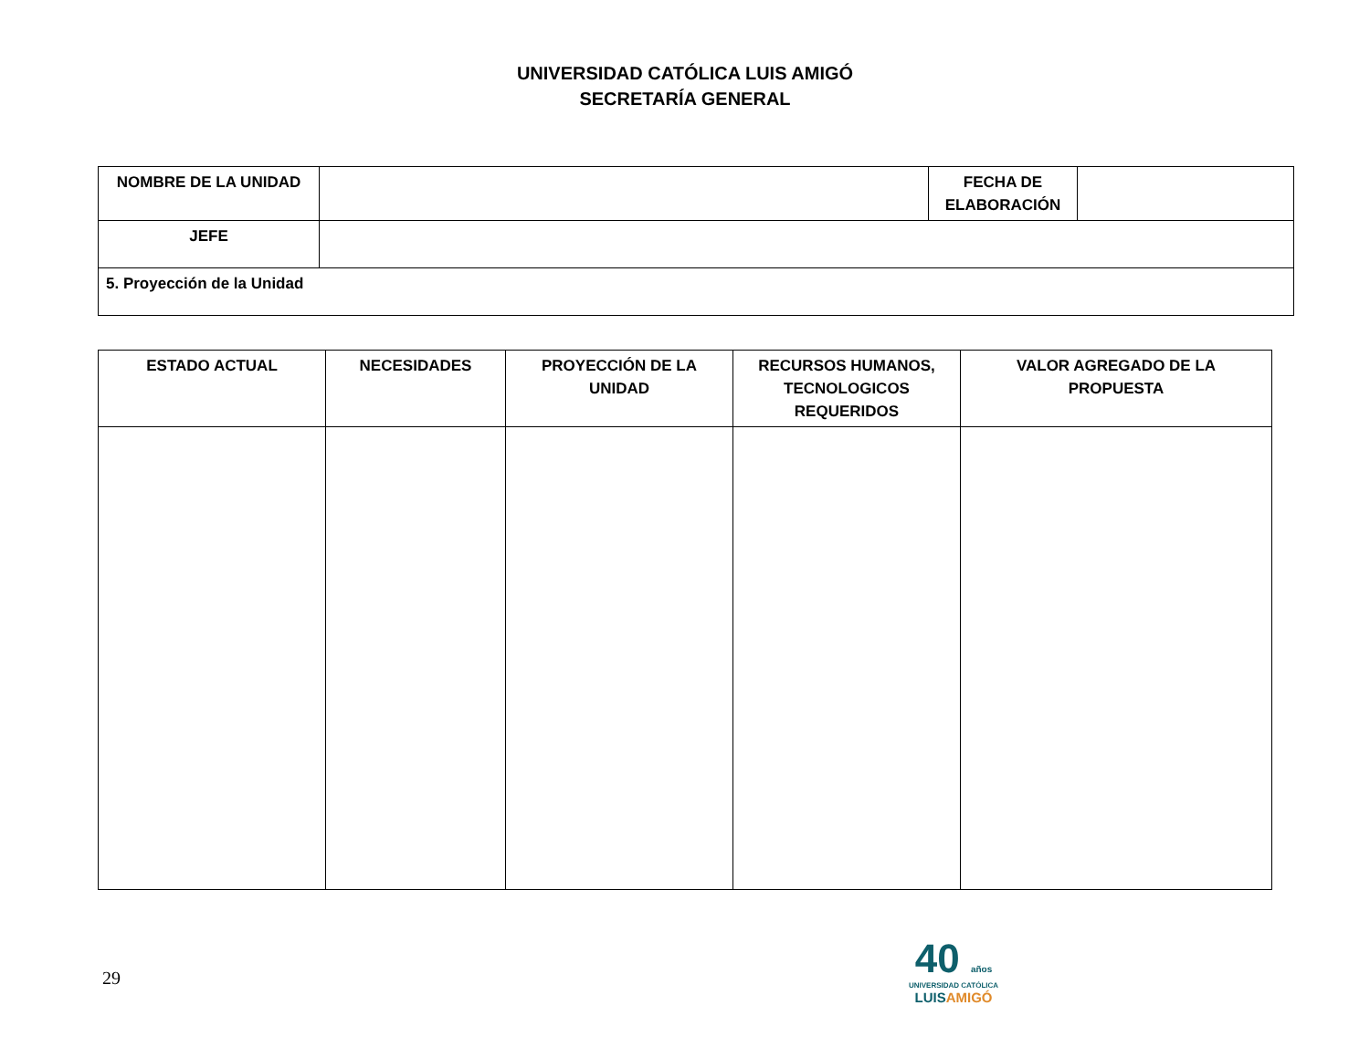UNIVERSIDAD CATÓLICA LUIS AMIGÓ
SECRETARÍA GENERAL
| NOMBRE DE LA UNIDAD | | FECHA DE ELABORACIÓN | |
| JEFE | | | |
| 5. Proyección de la Unidad | | | |
| ESTADO ACTUAL | NECESIDADES | PROYECCIÓN DE LA UNIDAD | RECURSOS HUMANOS, TECNOLOGICOS REQUERIDOS | VALOR AGREGADO DE LA PROPUESTA |
| --- | --- | --- | --- | --- |
29
40 años
UNIVERSIDAD CATÓLICA
LUISAMIGÓ